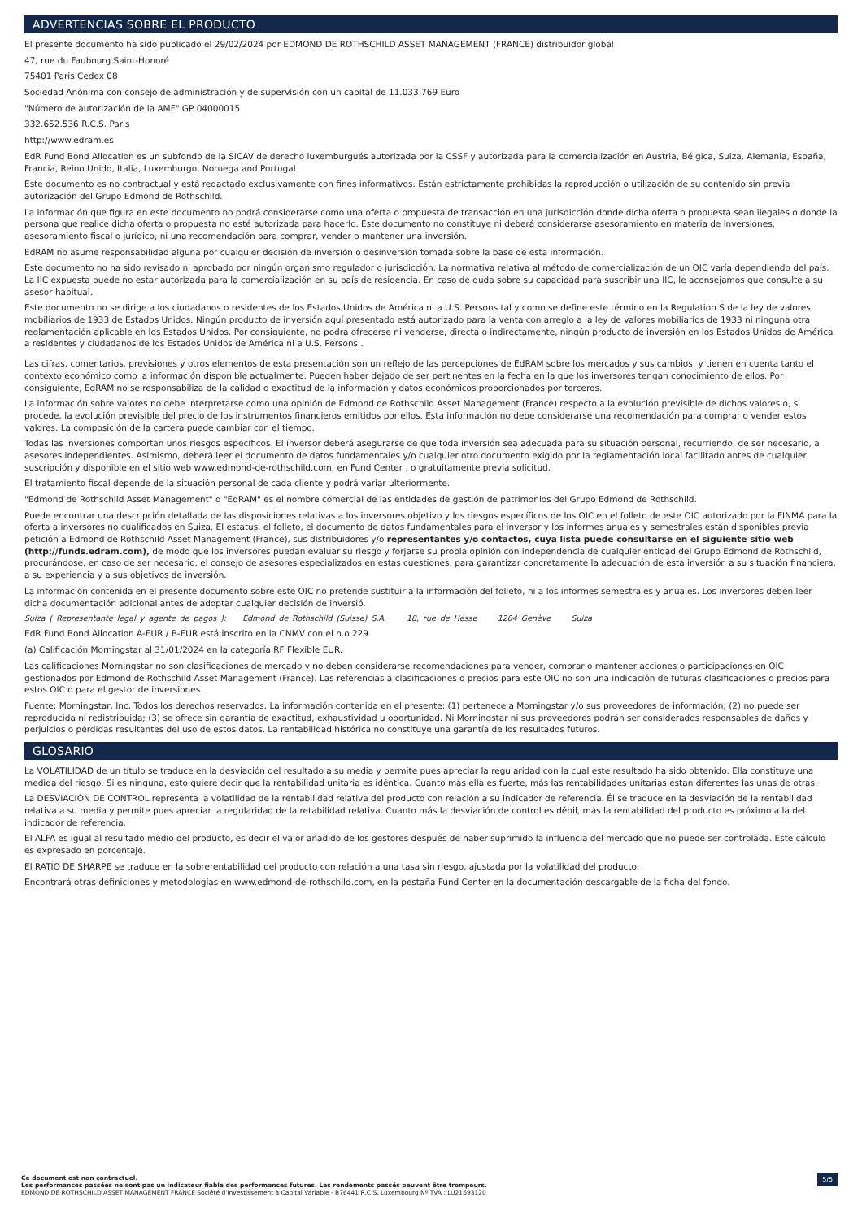ADVERTENCIAS SOBRE EL PRODUCTO
El presente documento ha sido publicado el 29/02/2024 por EDMOND DE ROTHSCHILD ASSET MANAGEMENT (FRANCE) distribuidor global
47, rue du Faubourg Saint-Honoré
75401 Paris Cedex 08
Sociedad Anónima con consejo de administración y de supervisión con un capital de 11.033.769 Euro
"Número de autorización de la AMF" GP 04000015
332.652.536 R.C.S. Paris
http://www.edram.es
EdR Fund Bond Allocation es un subfondo de la SICAV de derecho luxemburgués autorizada por la CSSF y autorizada para la comercialización en Austria, Bélgica, Suiza, Alemania, España, Francia, Reino Unido, Italia, Luxemburgo, Noruega and Portugal
Este documento es no contractual y está redactado exclusivamente con fines informativos. Están estrictamente prohibidas la reproducción o utilización de su contenido sin previa autorización del Grupo Edmond de Rothschild.
La información que figura en este documento no podrá considerarse como una oferta o propuesta de transacción en una jurisdicción donde dicha oferta o propuesta sean ilegales o donde la persona que realice dicha oferta o propuesta no esté autorizada para hacerlo. Este documento no constituye ni deberá considerarse asesoramiento en materia de inversiones, asesoramiento fiscal o jurídico, ni una recomendación para comprar, vender o mantener una inversión.
EdRAM no asume responsabilidad alguna por cualquier decisión de inversión o desinversión tomada sobre la base de esta información.
Este documento no ha sido revisado ni aprobado por ningún organismo regulador o jurisdicción. La normativa relativa al método de comercialización de un OIC varía dependiendo del país.
La IIC expuesta puede no estar autorizada para la comercialización en su país de residencia. En caso de duda sobre su capacidad para suscribir una IIC, le aconsejamos que consulte a su asesor habitual.
Este documento no se dirige a los ciudadanos o residentes de los Estados Unidos de América ni a U.S. Persons tal y como se define este término en la Regulation S de la ley de valores mobiliarios de 1933 de Estados Unidos. Ningún producto de inversión aquí presentado está autorizado para la venta con arreglo a la ley de valores mobiliarios de 1933 ni ninguna otra reglamentación aplicable en los Estados Unidos. Por consiguiente, no podrá ofrecerse ni venderse, directa o indirectamente, ningún producto de inversión en los Estados Unidos de América a residentes y ciudadanos de los Estados Unidos de América ni a U.S. Persons .
Las cifras, comentarios, previsiones y otros elementos de esta presentación son un reflejo de las percepciones de EdRAM sobre los mercados y sus cambios, y tienen en cuenta tanto el contexto económico como la información disponible actualmente. Pueden haber dejado de ser pertinentes en la fecha en la que los inversores tengan conocimiento de ellos. Por consiguiente, EdRAM no se responsabiliza de la calidad o exactitud de la información y datos económicos proporcionados por terceros.
La información sobre valores no debe interpretarse como una opinión de Edmond de Rothschild Asset Management (France) respecto a la evolución previsible de dichos valores o, si procede, la evolución previsible del precio de los instrumentos financieros emitidos por ellos. Esta información no debe considerarse una recomendación para comprar o vender estos valores. La composición de la cartera puede cambiar con el tiempo.
Todas las inversiones comportan unos riesgos específicos. El inversor deberá asegurarse de que toda inversión sea adecuada para su situación personal, recurriendo, de ser necesario, a asesores independientes. Asimismo, deberá leer el documento de datos fundamentales y/o cualquier otro documento exigido por la reglamentación local facilitado antes de cualquier suscripción y disponible en el sitio web www.edmond-de-rothschild.com, en Fund Center , o gratuitamente previa solicitud.
El tratamiento fiscal depende de la situación personal de cada cliente y podrá variar ulteriormente.
"Edmond de Rothschild Asset Management" o "EdRAM" es el nombre comercial de las entidades de gestión de patrimonios del Grupo Edmond de Rothschild.
Puede encontrar una descripción detallada de las disposiciones relativas a los inversores objetivo y los riesgos específicos de los OIC en el folleto de este OIC autorizado por la FINMA para la oferta a inversores no cualificados en Suiza. El estatus, el folleto, el documento de datos fundamentales para el inversor y los informes anuales y semestrales están disponibles previa petición a Edmond de Rothschild Asset Management (France), sus distribuidores y/o representantes y/o contactos, cuya lista puede consultarse en el siguiente sitio web (http://funds.edram.com), de modo que los inversores puedan evaluar su riesgo y forjarse su propia opinión con independencia de cualquier entidad del Grupo Edmond de Rothschild, procurándose, en caso de ser necesario, el consejo de asesores especializados en estas cuestiones, para garantizar concretamente la adecuación de esta inversión a su situación financiera, a su experiencia y a sus objetivos de inversión.
La información contenida en el presente documento sobre este OIC no pretende sustituir a la información del folleto, ni a los informes semestrales y anuales. Los inversores deben leer dicha documentación adicional antes de adoptar cualquier decisión de inversió.
Suiza ( Representante legal y agente de pagos ): Edmond de Rothschild (Suisse) S.A. 18, rue de Hesse 1204 Genève Suiza
EdR Fund Bond Allocation A-EUR / B-EUR está inscrito en la CNMV con el n.o 229
(a) Calificación Morningstar al 31/01/2024 en la categoría RF Flexible EUR.
Las calificaciones Morningstar no son clasificaciones de mercado y no deben considerarse recomendaciones para vender, comprar o mantener acciones o participaciones en OIC gestionados por Edmond de Rothschild Asset Management (France). Las referencias a clasificaciones o precios para este OIC no son una indicación de futuras clasificaciones o precios para estos OIC o para el gestor de inversiones.
Fuente: Morningstar, Inc. Todos los derechos reservados. La información contenida en el presente: (1) pertenece a Morningstar y/o sus proveedores de información; (2) no puede ser reproducida ni redistribuida; (3) se ofrece sin garantía de exactitud, exhaustividad u oportunidad. Ni Morningstar ni sus proveedores podrán ser considerados responsables de daños y perjuicios o pérdidas resultantes del uso de estos datos. La rentabilidad histórica no constituye una garantía de los resultados futuros.
GLOSARIO
La VOLATILIDAD de un título se traduce en la desviación del resultado a su media y permite pues apreciar la regularidad con la cual este resultado ha sido obtenido. Ella constituye una medida del riesgo. Si es ninguna, esto quiere decir que la rentabilidad unitaria es idéntica. Cuanto más ella es fuerte, más las rentabilidades unitarias estan diferentes las unas de otras.
La DESVIACIÓN DE CONTROL representa la volatilidad de la rentabilidad relativa del producto con relación a su indicador de referencia. Él se traduce en la desviación de la rentabilidad relativa a su media y permite pues apreciar la regularidad de la retabilidad relativa. Cuanto más la desviación de control es débil, más la rentabilidad del producto es próximo a la del indicador de referencia.
El ALFA es igual al resultado medio del producto, es decir el valor añadido de los gestores después de haber suprimido la influencia del mercado que no puede ser controlada. Este cálculo es expresado en porcentaje.
El RATIO DE SHARPE se traduce en la sobrerentabilidad del producto con relación a una tasa sin riesgo, ajustada por la volatilidad del producto.
Encontrará otras definiciones y metodologías en www.edmond-de-rothschild.com, en la pestaña Fund Center en la documentación descargable de la ficha del fondo.
Ce document est non contractuel.
Les performances passées ne sont pas un indicateur fiable des performances futures. Les rendements passés peuvent être trompeurs.
EDMOND DE ROTHSCHILD ASSET MANAGEMENT FRANCE Société d'Investissement à Capital Variable - B76441 R.C.S. Luxembourg Nº TVA : LU21693120
5/5